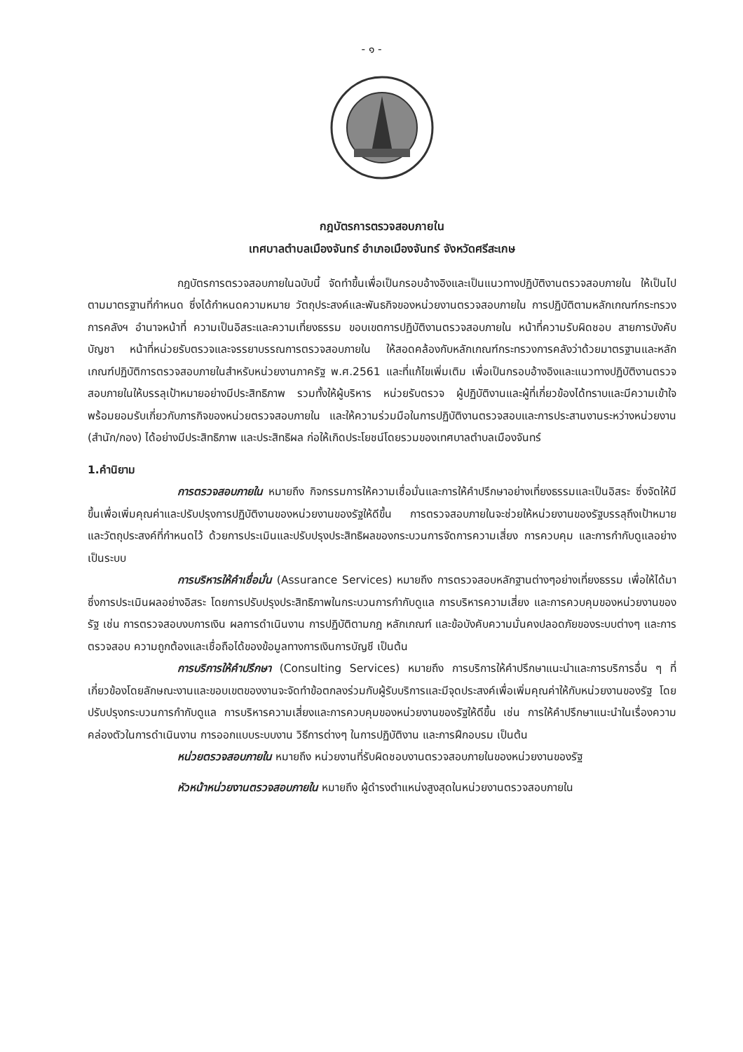- ๑ -
กฎบัตรการตรวจสอบภายใน
เทศบาลตำบลเมืองจันทร์ อำเภอเมืองจันทร์ จังหวัดศรีสะเกษ
กฎบัตรการตรวจสอบภายในฉบับนี้ จัดทำขึ้นเพื่อเป็นกรอบอ้างอิงและเป็นแนวทางปฏิบัติงานตรวจสอบภายใน ให้เป็นไปตามมาตรฐานที่กำหนด ซึ่งได้กำหนดความหมาย วัตถุประสงค์และพันธกิจของหน่วยงานตรวจสอบภายใน การปฏิบัติตามหลักเกณฑ์กระทรวงการคลังฯ อำนาจหน้าที่ ความเป็นอิสระและความเที่ยงธรรม ขอบเขตการปฏิบัติงานตรวจสอบภายใน หน้าที่ความรับผิดชอบ สายการบังคับบัญชา หน้าที่หน่วยรับตรวจและจรรยาบรรณการตรวจสอบภายใน ให้สอดคล้องกับหลักเกณฑ์กระทรวงการคลังว่าด้วยมาตรฐานและหลักเกณฑ์ปฏิบัติการตรวจสอบภายในสำหรับหน่วยงานภาครัฐ พ.ศ.2561 และที่แก้ไขเพิ่มเติม เพื่อเป็นกรอบอ้างอิงและแนวทางปฏิบัติงานตรวจสอบภายในให้บรรลุเป้าหมายอย่างมีประสิทธิภาพ รวมทั้งให้ผู้บริหาร หน่วยรับตรวจ ผู้ปฏิบัติงานและผู้ที่เกี่ยวข้องได้ทราบและมีความเข้าใจ พร้อมยอมรับเกี่ยวกับภารกิจของหน่วยตรวจสอบภายใน และให้ความร่วมมือในการปฏิบัติงานตรวจสอบและการประสานงานระหว่างหน่วยงาน (สำนัก/กอง) ได้อย่างมีประสิทธิภาพ และประสิทธิผล ก่อให้เกิดประโยชน์โดยรวมของเทศบาลตำบลเมืองจันทร์
1.คำนิยาม
การตรวจสอบภายใน หมายถึง กิจกรรมการให้ความเชื่อมั่นและการให้คำปรึกษาอย่างเที่ยงธรรมและเป็นอิสระ ซึ่งจัดให้มีขึ้นเพื่อเพิ่มคุณค่าและปรับปรุงการปฏิบัติงานของหน่วยงานของรัฐให้ดีขึ้น การตรวจสอบภายในจะช่วยให้หน่วยงานของรัฐบรรลุถึงเป้าหมาย และวัตถุประสงค์ที่กำหนดไว้ ด้วยการประเมินและปรับปรุงประสิทธิผลของกระบวนการจัดการความเสี่ยง การควบคุม และการกำกับดูแลอย่างเป็นระบบ
การบริหารให้คำเชื่อมั่น (Assurance Services) หมายถึง การตรวจสอบหลักฐานต่างๆอย่างเที่ยงธรรม เพื่อให้ได้มาซึ่งการประเมินผลอย่างอิสระ โดยการปรับปรุงประสิทธิภาพในกระบวนการกำกับดูแล การบริหารความเสี่ยง และการควบคุมของหน่วยงานของรัฐ เช่น การตรวจสอบงบการเงิน ผลการดำเนินงาน การปฏิบัติตามกฎ หลักเกณฑ์ และข้อบังคับความมั่นคงปลอดภัยของระบบต่างๆ และการตรวจสอบ ความถูกต้องและเชื่อถือได้ของข้อมูลทางการเงินการบัญชี เป็นต้น
การบริการให้คำปรึกษา (Consulting Services) หมายถึง การบริการให้คำปรึกษาแนะนำและการบริการอื่น ๆ ที่เกี่ยวข้องโดยลักษณะงานและขอบเขตของงานจะจัดทำข้อตกลงร่วมกับผู้รับบริการและมีจุดประสงค์เพื่อเพิ่มคุณค่าให้กับหน่วยงานของรัฐ โดยปรับปรุงกระบวนการกำกับดูแล การบริหารความเสี่ยงและการควบคุมของหน่วยงานของรัฐให้ดีขึ้น เช่น การให้คำปรึกษาแนะนำในเรื่องความคล่องตัวในการดำเนินงาน การออกแบบระบบงาน วิธีการต่างๆ ในการปฏิบัติงาน และการฝึกอบรม เป็นต้น
หน่วยตรวจสอบภายใน หมายถึง หน่วยงานที่รับผิดชอบงานตรวจสอบภายในของหน่วยงานของรัฐ
หัวหน้าหน่วยงานตรวจสอบภายใน หมายถึง ผู้ดำรงตำแหน่งสูงสุดในหน่วยงานตรวจสอบภายใน